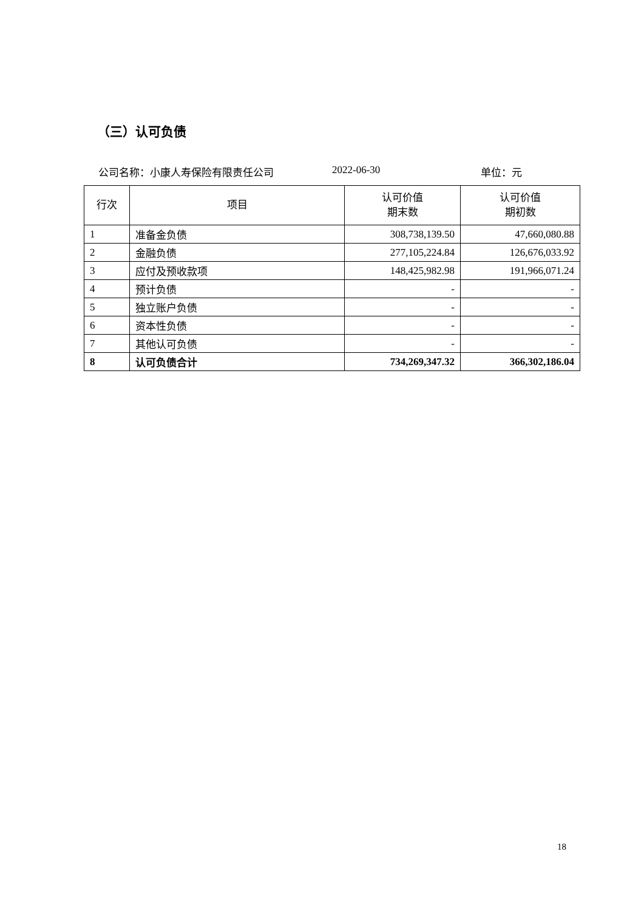（三）认可负债
公司名称：小康人寿保险有限责任公司 2022-06-30 单位：元
| 行次 | 项目 | 认可价值 期末数 | 认可价值 期初数 |
| --- | --- | --- | --- |
| 1 | 准备金负债 | 308,738,139.50 | 47,660,080.88 |
| 2 | 金融负债 | 277,105,224.84 | 126,676,033.92 |
| 3 | 应付及预收款项 | 148,425,982.98 | 191,966,071.24 |
| 4 | 预计负债 | - | - |
| 5 | 独立账户负债 | - | - |
| 6 | 资本性负债 | - | - |
| 7 | 其他认可负债 | - | - |
| 8 | 认可负债合计 | 734,269,347.32 | 366,302,186.04 |
18